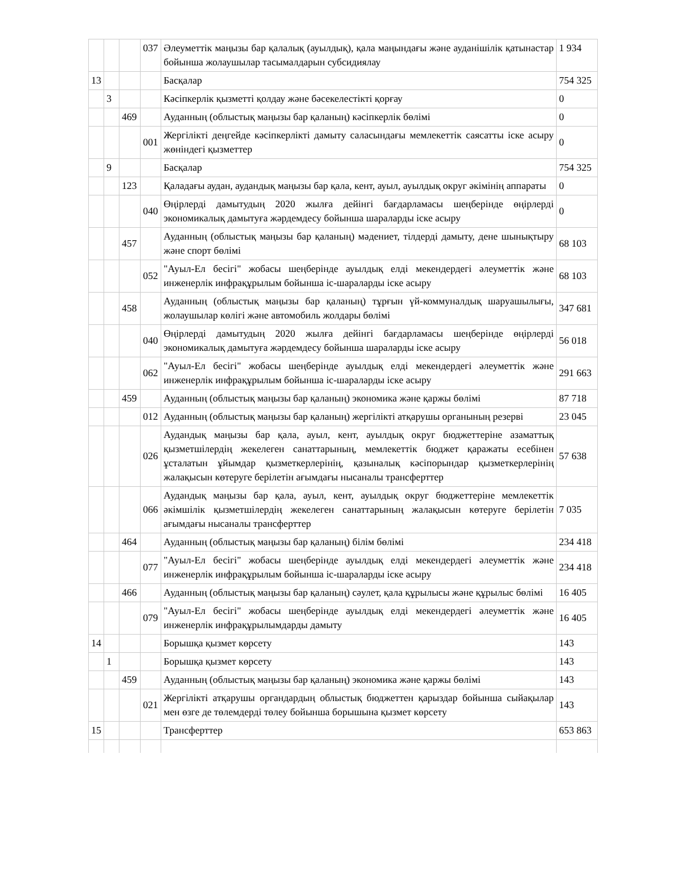| | | | 037 | Әлеуметтік маңызы бар қалалық (ауылдық), қала маңындағы және ауданішілік қатынастар бойынша жолаушылар тасымалдарын субсидиялау | 1 934 |
| 13 | | | | Басқалар | 754 325 |
| | 3 | | | Кәсіпкерлік қызметті қолдау және бәсекелестікті қорғау | 0 |
| | | 469 | | Ауданның (облыстық маңызы бар қаланың) кәсіпкерлік бөлімі | 0 |
| | | | 001 | Жергілікті деңгейде кәсіпкерлікті дамыту саласындағы мемлекеттік саясатты іске асыру жөніндегі қызметтер | 0 |
| | 9 | | | Басқалар | 754 325 |
| | | 123 | | Қаладағы аудан, аудандық маңызы бар қала, кент, ауыл, ауылдық округ әкімінің аппараты | 0 |
| | | | 040 | Өңірлерді дамытудың 2020 жылға дейінгі бағдарламасы шеңберінде өңірлерді экономикалық дамытуға жәрдемдесу бойынша шараларды іске асыру | 0 |
| | | 457 | | Ауданның (облыстық маңызы бар қаланың) мәдениет, тілдерді дамыту, дене шынықтыру және спорт бөлімі | 68 103 |
| | | | 052 | "Ауыл-Ел бесігі" жобасы шеңберінде ауылдық елді мекендердегі әлеуметтік және инженерлік инфрақұрылым бойынша іс-шараларды іске асыру | 68 103 |
| | | 458 | | Ауданның (облыстық маңызы бар қаланың) тұрғын үй-коммуналдық шаруашылығы, жолаушылар көлігі және автомобиль жолдары бөлімі | 347 681 |
| | | | 040 | Өңірлерді дамытудың 2020 жылға дейінгі бағдарламасы шеңберінде өңірлерді экономикалық дамытуға жәрдемдесу бойынша шараларды іске асыру | 56 018 |
| | | | 062 | "Ауыл-Ел бесігі" жобасы шеңберінде ауылдық елді мекендердегі әлеуметтік және инженерлік инфрақұрылым бойынша іс-шараларды іске асыру | 291 663 |
| | | 459 | | Ауданның (облыстық маңызы бар қаланың) экономика және қаржы бөлімі | 87 718 |
| | | | 012 | Ауданның (облыстық маңызы бар қаланың) жергілікті атқарушы органының резерві | 23 045 |
| | | | 026 | Аудандық маңызы бар қала, ауыл, кент, ауылдық округ бюджеттеріне азаматтық қызметшілердің жекелеген санаттарының, мемлекеттік бюджет қаражаты есебінен ұсталатын ұйымдар қызметкерлерінің, қазыналық кәсіпорындар қызметкерлерінің жалақысын көтеруге берілетін ағымдағы нысаналы трансферттер | 57 638 |
| | | | 066 | Аудандық маңызы бар қала, ауыл, кент, ауылдық округ бюджеттеріне мемлекеттік әкімшілік қызметшілердің жекелеген санаттарының жалақысын көтеруге берілетін ағымдағы нысаналы трансферттер | 7 035 |
| | | 464 | | Ауданның (облыстық маңызы бар қаланың) білім бөлімі | 234 418 |
| | | | 077 | "Ауыл-Ел бесігі" жобасы шеңберінде ауылдық елді мекендердегі әлеуметтік және инженерлік инфрақұрылым бойынша іс-шараларды іске асыру | 234 418 |
| | | 466 | | Ауданның (облыстық маңызы бар қаланың) сәулет, қала құрылысы және құрылыс бөлімі | 16 405 |
| | | | 079 | "Ауыл-Ел бесігі" жобасы шеңберінде ауылдық елді мекендердегі әлеуметтік және инженерлік инфрақұрылымдарды дамыту | 16 405 |
| 14 | | | | Борышқа қызмет көрсету | 143 |
| | 1 | | | Борышқа қызмет көрсету | 143 |
| | | 459 | | Ауданның (облыстық маңызы бар қаланың) экономика және қаржы бөлімі | 143 |
| | | | 021 | Жергілікті атқарушы органдардың облыстық бюджеттен қарыздар бойынша сыйақылар мен өзге де төлемдерді төлеу бойынша борышына қызмет көрсету | 143 |
| 15 | | | | Трансферттер | 653 863 |